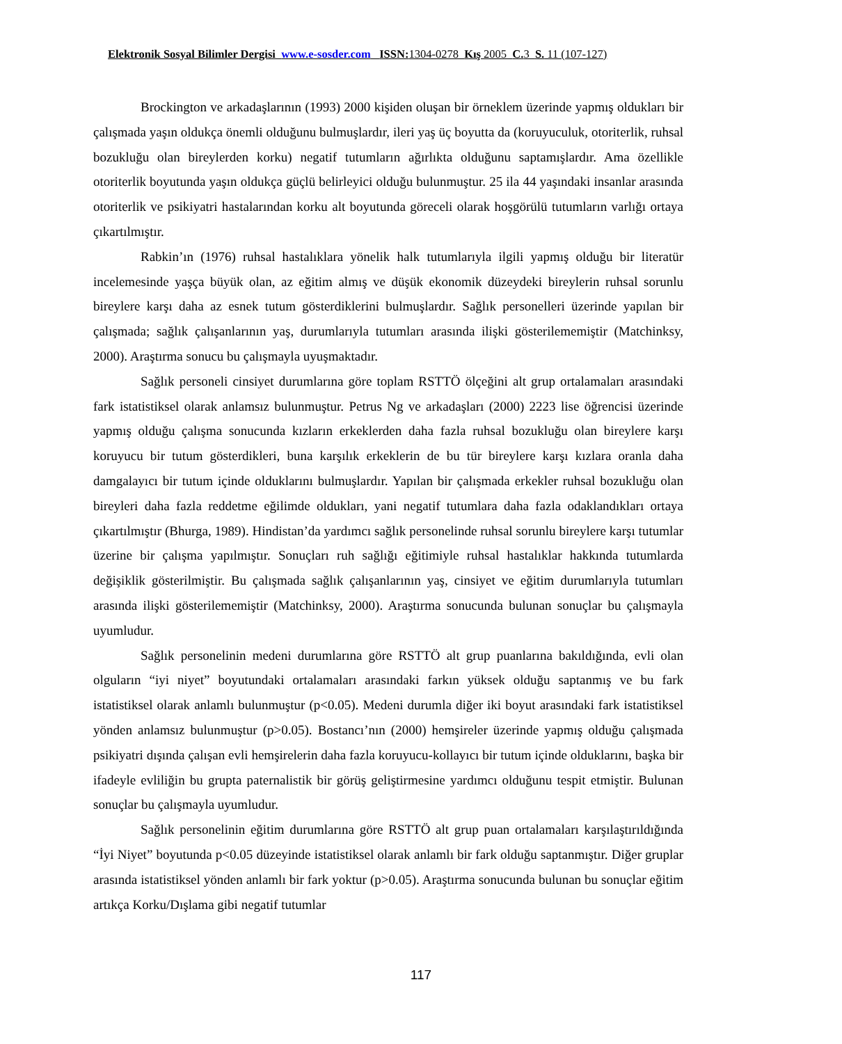Elektronik Sosyal Bilimler Dergisi www.e-sosder.com ISSN: 1304-0278 Kış 2005 C. 3 S. 11 (107-127)
Brockington ve arkadaşlarının (1993) 2000 kişiden oluşan bir örneklem üzerinde yapmış oldukları bir çalışmada yaşın oldukça önemli olduğunu bulmuşlardır, ileri yaş üç boyutta da (koruyuculuk, otoriterlik, ruhsal bozukluğu olan bireylerden korku) negatif tutumların ağırlıkta olduğunu saptamışlardır. Ama özellikle otoriterlik boyutunda yaşın oldukça güçlü belirleyici olduğu bulunmuştur. 25 ila 44 yaşındaki insanlar arasında otoriterlik ve psikiyatri hastalarından korku alt boyutunda göreceli olarak hoşgörülü tutumların varlığı ortaya çıkartılmıştır.
Rabkin’ın (1976) ruhsal hastalıklara yönelik halk tutumlarıyla ilgili yapmış olduğu bir literatür incelemesinde yaşça büyük olan, az eğitim almış ve düşük ekonomik düzeydeki bireylerin ruhsal sorunlu bireylere karşı daha az esnek tutum gösterdiklerini bulmuşlardır. Sağlık personelleri üzerinde yapılan bir çalışmada; sağlık çalışanlarının yaş, durumlarıyla tutumları arasında ilişki gösterilememiştir (Matchinksy, 2000). Araştırma sonucu bu çalışmayla uyuşmaktadır.
Sağlık personeli cinsiyet durumlarına göre toplam RSTTÖ ölçeğini alt grup ortalamaları arasındaki fark istatistiksel olarak anlamsız bulunmuştur. Petrus Ng ve arkadaşları (2000) 2223 lise öğrencisi üzerinde yapmış olduğu çalışma sonucunda kızların erkeklerden daha fazla ruhsal bozukluğu olan bireylere karşı koruyucu bir tutum gösterdikleri, buna karşılık erkeklerin de bu tür bireylere karşı kızlara oranla daha damgalayıcı bir tutum içinde olduklarını bulmuşlardır. Yapılan bir çalışmada erkekler ruhsal bozukluğu olan bireyleri daha fazla reddetme eğilimde oldukları, yani negatif tutumlara daha fazla odaklandıkları ortaya çıkartılmıştır (Bhurga, 1989). Hindistan’da yardımcı sağlık personelinde ruhsal sorunlu bireylere karşı tutumlar üzerine bir çalışma yapılmıştır. Sonuçları ruh sağlığı eğitimiyle ruhsal hastalıklar hakkında tutumlarda değişiklik gösterilmiştir. Bu çalışmada sağlık çalışanlarının yaş, cinsiyet ve eğitim durumlarıyla tutumları arasında ilişki gösterilememiştir (Matchinksy, 2000). Araştırma sonucunda bulunan sonuçlar bu çalışmayla uyumludur.
Sağlık personelinin medeni durumlarına göre RSTTÖ alt grup puanlarına bakıldığında, evli olan olguların “iyi niyet” boyutundaki ortalamaları arasındaki farkın yüksek olduğu saptanmış ve bu fark istatistiksel olarak anlamlı bulunmuştur (p<0.05). Medeni durumla diğer iki boyut arasındaki fark istatistiksel yönden anlamsız bulunmuştur (p>0.05). Bostancı’nın (2000) hemşireler üzerinde yapmış olduğu çalışmada psikiyatri dışında çalışan evli hemşirelerin daha fazla koruyucu-kollayıcı bir tutum içinde olduklarını, başka bir ifadeyle evliliğin bu grupta paternalistik bir görüş geliştirmesine yardımcı olduğunu tespit etmiştir. Bulunan sonuçlar bu çalışmayla uyumludur.
Sağlık personelinin eğitim durumlarına göre RSTTÖ alt grup puan ortalamaları karşılaştırıldığında “İyi Niyet” boyutunda p<0.05 düzeyinde istatistiksel olarak anlamlı bir fark olduğu saptanmıştır. Diğer gruplar arasında istatistiksel yönden anlamlı bir fark yoktur (p>0.05). Araştırma sonucunda bulunan bu sonuçlar eğitim artıkça Korku/Dışlama gibi negatif tutumlar
117